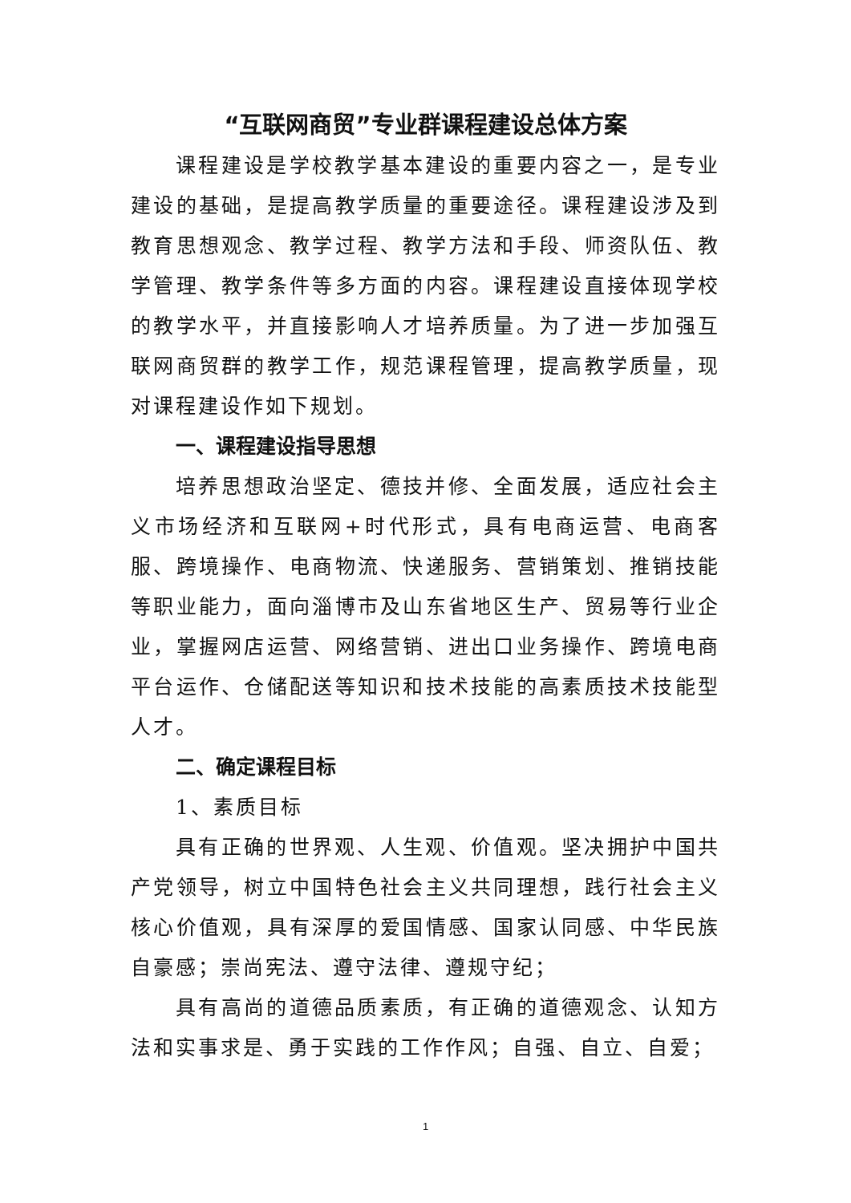“互联网商贸”专业群课程建设总体方案
课程建设是学校教学基本建设的重要内容之一，是专业建设的基础，是提高教学质量的重要途径。课程建设涉及到教育思想观念、教学过程、教学方法和手段、师资队伍、教学管理、教学条件等多方面的内容。课程建设直接体现学校的教学水平，并直接影响人才培养质量。为了进一步加强互联网商贸群的教学工作，规范课程管理，提高教学质量，现对课程建设作如下规划。
一、课程建设指导思想
培养思想政治坚定、德技并修、全面发展，适应社会主义市场经济和互联网+时代形式，具有电商运营、电商客服、跨境操作、电商物流、快递服务、营销策划、推销技能等职业能力，面向淄博市及山东省地区生产、贸易等行业企业，掌握网店运营、网络营销、进出口业务操作、跨境电商平台运作、仓储配送等知识和技术技能的高素质技术技能型人才。
二、确定课程目标
1、素质目标
具有正确的世界观、人生观、价值观。坚决拥护中国共产党领导，树立中国特色社会主义共同理想，践行社会主义核心价值观，具有深厚的爱国情感、国家认同感、中华民族自豪感；崇尚宪法、遵守法律、遵规守纪；
具有高尚的道德品质素质，有正确的道德观念、认知方法和实事求是、勇于实践的工作作风；自强、自立、自爱；
1